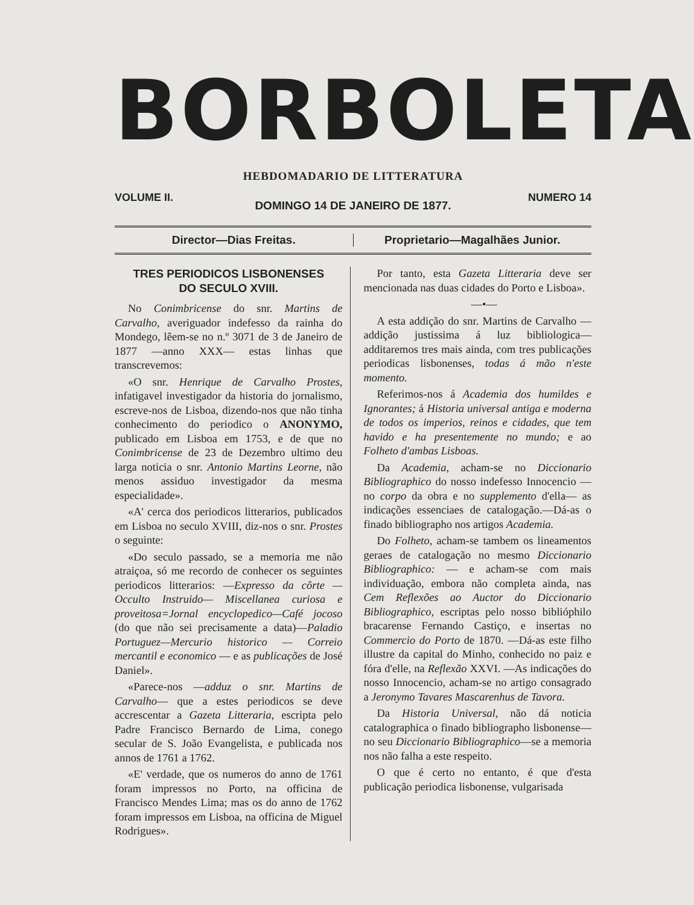BORBOLETA
HEBDOMADARIO DE LITTERATURA
VOLUME II. NUMERO 14
DOMINGO 14 DE JANEIRO DE 1877.
Director—Dias Freitas. Proprietario—Magalhães Junior.
TRES PERIODICOS LISBONENSES
DO SECULO XVIII.
No Conimbricense do snr. Martins de Carvalho, averiguador indefesso da rainha do Mondego, lêem-se no n.º 3071 de 3 de Janeiro de 1877 —anno XXX— estas linhas que transcrevemos:
«O snr. Henrique de Carvalho Prostes, infatigavel investigador da historia do jornalismo, escreve-nos de Lisboa, dizendo-nos que não tinha conhecimento do periodico o ANONYMO, publicado em Lisboa em 1753, e de que no Conimbricense de 23 de Dezembro ultimo deu larga noticia o snr. Antonio Martins Leorne, não menos assiduo investigador da mesma especialidade».
«A' cerca dos periodicos litterarios, publicados em Lisboa no seculo XVIII, diz-nos o snr. Prostes o seguinte:
«Do seculo passado, se a memoria me não atraiçoa, só me recordo de conhecer os seguintes periodicos litterarios: —Expresso da côrte —Occulto Instruido— Miscellanea curiosa e proveitosa=Jornal encyclopedico—Café jocoso (do que não sei precisamente a data)—Paladio Portuguez—Mercurio historico — Correio mercantil e economico — e as publicações de José Daniel».
«Parece-nos —adduz o snr. Martins de Carvalho— que a estes periodicos se deve accrescentar a Gazeta Litteraria, escripta pelo Padre Francisco Bernardo de Lima, conego secular de S. João Evangelista, e publicada nos annos de 1761 a 1762.
«E' verdade, que os numeros do anno de 1761 foram impressos no Porto, na officina de Francisco Mendes Lima; mas os do anno de 1762 foram impressos em Lisboa, na officina de Miguel Rodrigues».
Por tanto, esta Gazeta Litteraria deve ser mencionada nas duas cidades do Porto e Lisboa».
—•—
A esta addição do snr. Martins de Carvalho —addição justissima á luz bibliologica— additaremos tres mais ainda, com tres publicações periodicas lisbonenses, todas á mão n'este momento.
Referimos-nos á Academia dos humildes e Ignorantes; á Historia universal antiga e moderna de todos os imperios, reinos e cidades, que tem havido e ha presentemente no mundo; e ao Folheto d'ambas Lisboas.
Da Academia, acham-se no Diccionario Bibliographico do nosso indefesso Innocencio —no corpo da obra e no supplemento d'ella— as indicações essenciaes de catalogação.—Dá-as o finado bibliographo nos artigos Academia.
Do Folheto, acham-se tambem os lineamentos geraes de catalogação no mesmo Diccionario Bibliographico: — e acham-se com mais individuação, embora não completa ainda, nas Cem Reflexões ao Auctor do Diccionario Bibliographico, escriptas pelo nosso biblióphilo bracarense Fernando Castiço, e insertas no Commercio do Porto de 1870. —Dá-as este filho illustre da capital do Minho, conhecido no paiz e fóra d'elle, na Reflexão XXVI. —As indicações do nosso Innocencio, acham-se no artigo consagrado a Jeronymo Tavares Mascarenhus de Tavora.
Da Historia Universal, não dá noticia catalographica o finado bibliographo lisbonense—no seu Diccionario Bibliographico—se a memoria nos não falha a este respeito.
O que é certo no entanto, é que d'esta publicação periodica lisbonense, vulgarisada